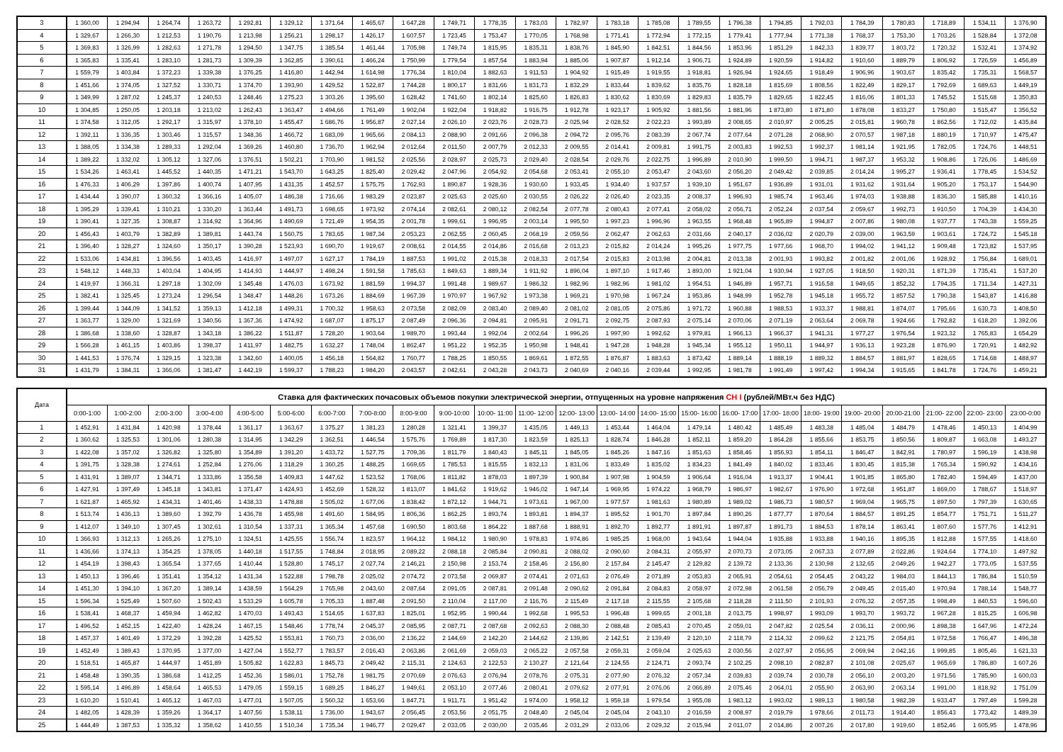| 3 | 1 360,00 | 1 294,94 | 1 264,74 | 1 263,72 | 1 292,81 | 1 329,12 | 1 371,64 | 1 465,67 | 1 647,28 | 1 749,71 | 1 778,35 | 1 783,03 | 1 782,97 | 1 783,18 | 1 785,08 | 1 789,55 | 1 796,38 | 1 794,85 | 1 792,03 | 1 784,39 | 1 780,83 | 1 718,89 | 1 534,11 | 1 376,90 |
| 4 | 1 329,67 | 1 266,30 | 1 212,53 | 1 190,76 | 1 213,98 | 1 256,21 | 1 298,17 | 1 426,17 | 1 607,57 | 1 723,45 | 1 753,47 | 1 770,05 | 1 768,98 | 1 771,41 | 1 772,94 | 1 772,15 | 1 779,41 | 1 777,94 | 1 771,38 | 1 768,37 | 1 753,30 | 1 703,26 | 1 528,84 | 1 372,08 |
| 5 | 1 369,83 | 1 326,99 | 1 282,63 | 1 271,78 | 1 294,50 | 1 347,75 | 1 385,54 | 1 461,44 | 1 705,98 | 1 749,74 | 1 815,95 | 1 835,31 | 1 838,76 | 1 845,90 | 1 842,51 | 1 844,56 | 1 853,96 | 1 851,29 | 1 842,33 | 1 839,77 | 1 803,72 | 1 720,32 | 1 532,41 | 1 374,92 |
| 6 | 1 365,83 | 1 335,41 | 1 283,10 | 1 281,73 | 1 309,39 | 1 362,85 | 1 390,61 | 1 466,24 | 1 750,99 | 1 779,54 | 1 857,54 | 1 883,94 | 1 885,06 | 1 907,87 | 1 912,14 | 1 906,71 | 1 924,89 | 1 920,59 | 1 914,82 | 1 910,60 | 1 889,79 | 1 806,92 | 1 726,59 | 1 456,89 |
| 7 | 1 559,79 | 1 403,84 | 1 372,23 | 1 339,38 | 1 376,25 | 1 416,80 | 1 442,94 | 1 614,98 | 1 776,34 | 1 810,04 | 1 882,63 | 1 911,53 | 1 904,92 | 1 915,49 | 1 919,55 | 1 918,81 | 1 926,94 | 1 924,65 | 1 918,49 | 1 906,96 | 1 903,67 | 1 835,42 | 1 735,31 | 1 568,57 |
| 8 | 1 451,66 | 1 374,05 | 1 327,52 | 1 330,71 | 1 374,70 | 1 393,90 | 1 429,52 | 1 522,87 | 1 744,28 | 1 800,17 | 1 831,66 | 1 831,73 | 1 832,29 | 1 833,44 | 1 839,62 | 1 835,76 | 1 828,18 | 1 815,69 | 1 808,56 | 1 822,49 | 1 829,17 | 1 792,69 | 1 689,63 | 1 449,19 |
| 9 | 1 349,99 | 1 287,02 | 1 245,37 | 1 240,53 | 1 248,46 | 1 275,23 | 1 303,26 | 1 395,60 | 1 628,42 | 1 741,60 | 1 802,14 | 1 825,60 | 1 826,83 | 1 830,62 | 1 830,69 | 1 829,83 | 1 835,79 | 1 829,65 | 1 822,45 | 1 816,06 | 1 801,33 | 1 745,52 | 1 515,68 | 1 350,83 |
| 10 | 1 304,85 | 1 250,05 | 1 203,18 | 1 213,02 | 1 262,43 | 1 363,47 | 1 494,66 | 1 761,49 | 1 902,04 | 1 922,04 | 1 918,82 | 1 916,75 | 1 912,78 | 1 923,17 | 1 905,92 | 1 881,56 | 1 881,96 | 1 873,80 | 1 871,80 | 1 878,08 | 1 833,27 | 1 750,80 | 1 515,47 | 1 356,52 |
| 11 | 1 374,58 | 1 312,05 | 1 292,17 | 1 315,97 | 1 378,10 | 1 455,47 | 1 686,76 | 1 956,87 | 2 027,14 | 2 026,10 | 2 023,76 | 2 028,73 | 2 025,94 | 2 028,52 | 2 022,23 | 1 993,89 | 2 008,65 | 2 010,97 | 2 005,25 | 2 015,81 | 1 960,78 | 1 862,56 | 1 712,02 | 1 435,84 |
| 12 | 1 392,11 | 1 336,35 | 1 303,46 | 1 315,57 | 1 348,36 | 1 466,72 | 1 683,09 | 1 965,66 | 2 084,13 | 2 088,90 | 2 091,66 | 2 096,38 | 2 094,72 | 2 095,76 | 2 083,39 | 2 067,74 | 2 077,64 | 2 071,28 | 2 068,90 | 2 070,57 | 1 987,18 | 1 880,19 | 1 710,97 | 1 475,47 |
| 13 | 1 388,05 | 1 334,38 | 1 289,33 | 1 292,04 | 1 369,26 | 1 460,80 | 1 736,70 | 1 962,94 | 2 012,64 | 2 011,50 | 2 007,79 | 2 012,33 | 2 009,55 | 2 014,41 | 2 009,81 | 1 991,75 | 2 003,83 | 1 992,53 | 1 992,37 | 1 981,14 | 1 921,95 | 1 782,05 | 1 724,76 | 1 448,51 |
| 14 | 1 389,22 | 1 332,02 | 1 305,12 | 1 327,06 | 1 376,51 | 1 502,21 | 1 703,90 | 1 981,52 | 2 025,56 | 2 028,97 | 2 025,73 | 2 029,40 | 2 028,54 | 2 029,76 | 2 022,75 | 1 996,89 | 2 010,90 | 1 999,50 | 1 994,71 | 1 987,37 | 1 953,32 | 1 908,86 | 1 726,06 | 1 486,69 |
| 15 | 1 534,26 | 1 463,41 | 1 445,52 | 1 440,35 | 1 471,21 | 1 543,70 | 1 643,25 | 1 825,40 | 2 029,42 | 2 047,96 | 2 054,92 | 2 054,68 | 2 053,41 | 2 055,10 | 2 053,47 | 2 043,60 | 2 056,20 | 2 049,42 | 2 039,85 | 2 014,24 | 1 995,27 | 1 936,41 | 1 778,45 | 1 534,52 |
| 16 | 1 476,33 | 1 406,29 | 1 397,86 | 1 400,74 | 1 407,95 | 1 431,35 | 1 452,57 | 1 575,75 | 1 762,93 | 1 890,87 | 1 928,36 | 1 930,60 | 1 933,45 | 1 934,40 | 1 937,57 | 1 939,10 | 1 951,67 | 1 936,89 | 1 931,01 | 1 931,62 | 1 931,64 | 1 905,20 | 1 753,17 | 1 544,90 |
| 17 | 1 434,44 | 1 390,07 | 1 360,32 | 1 366,16 | 1 405,07 | 1 486,38 | 1 716,66 | 1 983,29 | 2 023,87 | 2 025,63 | 2 025,60 | 2 030,55 | 2 026,22 | 2 026,40 | 2 023,35 | 2 008,37 | 1 996,93 | 1 985,74 | 1 963,46 | 1 974,03 | 1 938,88 | 1 836,30 | 1 585,88 | 1 410,16 |
| 18 | 1 395,29 | 1 339,41 | 1 310,21 | 1 330,20 | 1 363,44 | 1 491,73 | 1 698,65 | 1 973,92 | 2 074,14 | 2 082,61 | 2 080,12 | 2 082,54 | 2 077,78 | 2 080,43 | 2 077,41 | 2 058,02 | 2 056,71 | 2 052,24 | 2 037,54 | 2 059,67 | 1 992,73 | 1 910,50 | 1 704,39 | 1 434,30 |
| 19 | 1 390,41 | 1 327,35 | 1 308,87 | 1 314,92 | 1 364,96 | 1 490,69 | 1 721,49 | 1 954,35 | 2 001,78 | 1 999,61 | 1 996,95 | 2 003,14 | 1 995,50 | 1 997,23 | 1 996,96 | 1 963,55 | 1 968,48 | 1 965,89 | 1 994,87 | 2 007,86 | 1 980,08 | 1 937,77 | 1 743,38 | 1 559,25 |
| 20 | 1 456,43 | 1 403,79 | 1 382,89 | 1 389,81 | 1 443,74 | 1 560,75 | 1 783,65 | 1 987,34 | 2 053,23 | 2 062,55 | 2 060,45 | 2 068,19 | 2 059,56 | 2 062,47 | 2 062,63 | 2 031,66 | 2 040,17 | 2 036,02 | 2 020,79 | 2 039,00 | 1 963,59 | 1 903,61 | 1 724,72 | 1 545,18 |
| 21 | 1 396,40 | 1 328,27 | 1 324,60 | 1 350,17 | 1 390,28 | 1 523,93 | 1 690,70 | 1 919,67 | 2 008,61 | 2 014,55 | 2 014,86 | 2 016,68 | 2 013,23 | 2 015,82 | 2 014,24 | 1 995,26 | 1 977,75 | 1 977,66 | 1 968,70 | 1 994,02 | 1 941,12 | 1 909,48 | 1 723,82 | 1 537,95 |
| 22 | 1 533,06 | 1 434,81 | 1 396,56 | 1 403,45 | 1 416,97 | 1 497,07 | 1 627,17 | 1 784,19 | 1 887,53 | 1 991,02 | 2 015,38 | 2 018,33 | 2 017,54 | 2 015,83 | 2 013,98 | 2 004,81 | 2 013,38 | 2 001,93 | 1 993,82 | 2 001,82 | 2 001,06 | 1 928,92 | 1 756,84 | 1 689,01 |
| 23 | 1 548,12 | 1 448,33 | 1 403,04 | 1 404,95 | 1 414,93 | 1 444,97 | 1 498,24 | 1 591,58 | 1 785,63 | 1 849,63 | 1 889,34 | 1 911,92 | 1 896,04 | 1 897,10 | 1 917,46 | 1 893,00 | 1 921,04 | 1 930,94 | 1 927,05 | 1 918,50 | 1 920,31 | 1 871,39 | 1 735,41 | 1 537,20 |
| 24 | 1 419,97 | 1 366,31 | 1 297,18 | 1 302,09 | 1 345,48 | 1 476,03 | 1 673,92 | 1 881,59 | 1 994,37 | 1 991,48 | 1 989,67 | 1 986,32 | 1 982,96 | 1 982,96 | 1 981,02 | 1 954,51 | 1 946,89 | 1 957,71 | 1 916,58 | 1 949,65 | 1 852,32 | 1 794,35 | 1 711,34 | 1 427,31 |
| 25 | 1 382,41 | 1 325,45 | 1 273,24 | 1 296,54 | 1 348,47 | 1 448,26 | 1 673,26 | 1 884,69 | 1 967,39 | 1 970,97 | 1 967,92 | 1 973,38 | 1 969,21 | 1 970,98 | 1 967,24 | 1 953,86 | 1 948,99 | 1 952,78 | 1 945,18 | 1 955,72 | 1 857,52 | 1 790,38 | 1 543,87 | 1 416,88 |
| 26 | 1 399,44 | 1 344,09 | 1 341,52 | 1 359,13 | 1 412,18 | 1 499,31 | 1 700,32 | 1 958,63 | 2 073,58 | 2 082,09 | 2 083,40 | 2 089,40 | 2 081,02 | 2 081,05 | 2 075,86 | 1 971,72 | 1 960,88 | 1 988,53 | 1 933,37 | 1 988,81 | 1 874,07 | 1 795,66 | 1 630,73 | 1 408,50 |
| 27 | 1 363,77 | 1 329,00 | 1 321,69 | 1 340,56 | 1 367,36 | 1 474,92 | 1 687,07 | 1 875,17 | 2 087,49 | 2 096,36 | 2 094,81 | 2 095,91 | 2 091,71 | 2 092,75 | 2 087,93 | 2 075,14 | 2 070,06 | 2 071,19 | 2 063,64 | 2 069,78 | 1 924,66 | 1 792,82 | 1 618,20 | 1 392,06 |
| 28 | 1 386,68 | 1 338,60 | 1 328,87 | 1 343,18 | 1 386,22 | 1 511,87 | 1 728,20 | 1 903,64 | 1 989,70 | 1 993,44 | 1 992,04 | 2 002,64 | 1 996,26 | 1 997,90 | 1 992,62 | 1 979,81 | 1 966,13 | 1 966,37 | 1 941,31 | 1 977,27 | 1 976,54 | 1 923,32 | 1 765,83 | 1 654,29 |
| 29 | 1 566,28 | 1 461,15 | 1 403,86 | 1 398,37 | 1 411,97 | 1 482,75 | 1 632,27 | 1 748,04 | 1 862,47 | 1 951,22 | 1 952,35 | 1 950,98 | 1 948,41 | 1 947,28 | 1 948,28 | 1 945,34 | 1 955,12 | 1 950,11 | 1 944,97 | 1 936,13 | 1 923,28 | 1 876,90 | 1 720,91 | 1 482,92 |
| 30 | 1 441,53 | 1 376,74 | 1 329,15 | 1 323,38 | 1 342,60 | 1 400,05 | 1 456,18 | 1 564,82 | 1 760,77 | 1 788,25 | 1 850,55 | 1 869,61 | 1 872,55 | 1 876,87 | 1 883,63 | 1 873,42 | 1 889,14 | 1 888,19 | 1 889,32 | 1 884,57 | 1 881,97 | 1 828,65 | 1 714,68 | 1 488,97 |
| 31 | 1 431,79 | 1 384,31 | 1 366,06 | 1 381,47 | 1 442,19 | 1 599,37 | 1 788,23 | 1 984,20 | 2 043,57 | 2 042,61 | 2 043,28 | 2 043,73 | 2 040,69 | 2 040,16 | 2 039,44 | 1 992,95 | 1 981,78 | 1 991,49 | 1 997,42 | 1 994,34 | 1 915,65 | 1 841,78 | 1 724,76 | 1 459,21 |
| Дата | Ставка для фактических почасовых объемов покупки электрической энергии, отпущенных на уровне напряжения СН I (рублей/МВт.ч без НДС) | | | | | | | | | | | | | | | | | | | | | | | |
| --- | --- | --- | --- | --- | --- | --- | --- | --- | --- | --- | --- | --- | --- | --- | --- | --- | --- | --- | --- | --- | --- | --- | --- | --- |
| | 0:00-1:00 | 1:00-2:00 | 2:00-3:00 | 3:00-4:00 | 4:00-5:00 | 5:00-6:00 | 6:00-7:00 | 7:00-8:00 | 8:00-9:00 | 9:00-10:00 | 10:00- 11:00 | 11:00- 12:00 | 12:00- 13:00 | 13:00- 14:00 | 14:00- 15:00 | 15:00- 16:00 | 16:00- 17:00 | 17:00- 18:00 | 18:00- 19:00 | 19:00- 20:00 | 20:00-21:00 | 21:00- 22:00 | 22:00- 23:00 | 23:00-0:00 |
| 1 | 1 452,91 | 1 431,84 | 1 420,98 | 1 378,44 | 1 361,17 | 1 363,67 | 1 375,27 | 1 381,23 | 1 280,28 | 1 321,41 | 1 399,37 | 1 435,05 | 1 449,13 | 1 453,44 | 1 464,04 | 1 479,14 | 1 480,42 | 1 485,49 | 1 483,38 | 1 485,04 | 1 484,79 | 1 478,46 | 1 450,13 | 1 404,99 |
| 2 | 1 360,62 | 1 325,53 | 1 301,06 | 1 280,38 | 1 314,95 | 1 342,29 | 1 362,51 | 1 446,54 | 1 575,76 | 1 769,89 | 1 817,30 | 1 823,59 | 1 825,13 | 1 828,74 | 1 846,28 | 1 852,11 | 1 859,20 | 1 864,28 | 1 855,66 | 1 853,75 | 1 850,56 | 1 809,87 | 1 663,08 | 1 493,27 |
| 3 | 1 422,08 | 1 357,02 | 1 326,82 | 1 325,80 | 1 354,89 | 1 391,20 | 1 433,72 | 1 527,75 | 1 709,36 | 1 811,79 | 1 840,43 | 1 845,11 | 1 845,05 | 1 845,26 | 1 847,16 | 1 851,63 | 1 858,46 | 1 856,93 | 1 854,11 | 1 846,47 | 1 842,91 | 1 780,97 | 1 596,19 | 1 438,98 |
| 4 | 1 391,75 | 1 328,38 | 1 274,61 | 1 252,84 | 1 276,06 | 1 318,29 | 1 360,25 | 1 488,25 | 1 669,65 | 1 785,53 | 1 815,55 | 1 832,13 | 1 831,06 | 1 833,49 | 1 835,02 | 1 834,23 | 1 841,49 | 1 840,02 | 1 833,46 | 1 830,45 | 1 815,38 | 1 765,34 | 1 590,92 | 1 434,16 |
| 5 | 1 431,91 | 1 389,07 | 1 344,71 | 1 333,86 | 1 356,58 | 1 409,83 | 1 447,62 | 1 523,52 | 1 768,06 | 1 811,82 | 1 878,03 | 1 897,39 | 1 900,84 | 1 907,98 | 1 904,59 | 1 906,64 | 1 916,04 | 1 913,37 | 1 904,41 | 1 901,85 | 1 865,80 | 1 782,40 | 1 594,49 | 1 437,00 |
| 6 | 1 427,91 | 1 397,49 | 1 345,18 | 1 343,81 | 1 371,47 | 1 424,93 | 1 452,69 | 1 528,32 | 1 813,07 | 1 841,62 | 1 919,62 | 1 946,02 | 1 947,14 | 1 969,95 | 1 974,22 | 1 968,79 | 1 986,97 | 1 982,67 | 1 976,90 | 1 972,68 | 1 951,87 | 1 869,00 | 1 788,67 | 1 518,97 |
| 7 | 1 621,87 | 1 465,92 | 1 434,31 | 1 401,46 | 1 438,33 | 1 478,88 | 1 505,02 | 1 677,06 | 1 838,42 | 1 872,12 | 1 944,71 | 1 973,61 | 1 967,00 | 1 977,57 | 1 981,63 | 1 980,89 | 1 989,02 | 1 986,73 | 1 980,57 | 1 969,04 | 1 965,75 | 1 897,50 | 1 797,39 | 1 630,65 |
| 8 | 1 513,74 | 1 436,13 | 1 389,60 | 1 392,79 | 1 436,78 | 1 455,98 | 1 491,60 | 1 584,95 | 1 806,36 | 1 862,25 | 1 893,74 | 1 893,81 | 1 894,37 | 1 895,52 | 1 901,70 | 1 897,84 | 1 890,26 | 1 877,77 | 1 870,64 | 1 884,57 | 1 891,25 | 1 854,77 | 1 751,71 | 1 511,27 |
| 9 | 1 412,07 | 1 349,10 | 1 307,45 | 1 302,61 | 1 310,54 | 1 337,31 | 1 365,34 | 1 457,68 | 1 690,50 | 1 803,68 | 1 864,22 | 1 887,68 | 1 888,91 | 1 892,70 | 1 892,77 | 1 891,91 | 1 897,87 | 1 891,73 | 1 884,53 | 1 878,14 | 1 863,41 | 1 807,60 | 1 577,76 | 1 412,91 |
| 10 | 1 366,93 | 1 312,13 | 1 265,26 | 1 275,10 | 1 324,51 | 1 425,55 | 1 556,74 | 1 823,57 | 1 964,12 | 1 984,12 | 1 980,90 | 1 978,83 | 1 974,86 | 1 985,25 | 1 968,00 | 1 943,64 | 1 944,04 | 1 935,88 | 1 933,88 | 1 940,16 | 1 895,35 | 1 812,88 | 1 577,55 | 1 418,60 |
| 11 | 1 436,66 | 1 374,13 | 1 354,25 | 1 378,05 | 1 440,18 | 1 517,55 | 1 748,84 | 2 018,95 | 2 089,22 | 2 088,18 | 2 085,84 | 2 090,81 | 2 088,02 | 2 090,60 | 2 084,31 | 2 055,97 | 2 070,73 | 2 073,05 | 2 067,33 | 2 077,89 | 2 022,86 | 1 924,64 | 1 774,10 | 1 497,92 |
| 12 | 1 454,19 | 1 398,43 | 1 365,54 | 1 377,65 | 1 410,44 | 1 528,80 | 1 745,17 | 2 027,74 | 2 146,21 | 2 150,98 | 2 153,74 | 2 158,46 | 2 156,80 | 2 157,84 | 2 145,47 | 2 129,82 | 2 139,72 | 2 133,36 | 2 130,98 | 2 132,65 | 2 049,26 | 1 942,27 | 1 773,05 | 1 537,55 |
| 13 | 1 450,13 | 1 396,46 | 1 351,41 | 1 354,12 | 1 431,34 | 1 522,88 | 1 798,78 | 2 025,02 | 2 074,72 | 2 073,58 | 2 069,87 | 2 074,41 | 2 071,63 | 2 076,49 | 2 071,89 | 2 053,83 | 2 065,91 | 2 054,61 | 2 054,45 | 2 043,22 | 1 984,03 | 1 844,13 | 1 786,84 | 1 510,59 |
| 14 | 1 451,30 | 1 394,10 | 1 367,20 | 1 389,14 | 1 438,59 | 1 564,29 | 1 765,98 | 2 043,60 | 2 087,64 | 2 091,05 | 2 087,81 | 2 091,48 | 2 090,62 | 2 091,84 | 2 084,83 | 2 058,97 | 2 072,98 | 2 061,58 | 2 056,79 | 2 049,45 | 2 015,40 | 1 970,94 | 1 788,14 | 1 548,77 |
| 15 | 1 596,34 | 1 525,49 | 1 507,60 | 1 502,43 | 1 533,29 | 1 605,78 | 1 705,33 | 1 887,48 | 2 091,50 | 2 110,04 | 2 117,00 | 2 116,76 | 2 115,49 | 2 117,18 | 2 115,55 | 2 105,68 | 2 118,28 | 2 111,50 | 2 101,93 | 2 076,32 | 2 057,35 | 1 998,49 | 1 840,53 | 1 596,60 |
| 16 | 1 538,41 | 1 468,37 | 1 459,94 | 1 462,82 | 1 470,03 | 1 493,43 | 1 514,65 | 1 637,83 | 1 825,01 | 1 952,95 | 1 990,44 | 1 992,68 | 1 995,53 | 1 996,48 | 1 999,65 | 2 001,18 | 2 013,75 | 1 998,97 | 1 993,09 | 1 993,70 | 1 993,72 | 1 967,28 | 1 815,25 | 1 606,98 |
| 17 | 1 496,52 | 1 452,15 | 1 422,40 | 1 428,24 | 1 467,15 | 1 548,46 | 1 778,74 | 2 045,37 | 2 085,95 | 2 087,71 | 2 087,68 | 2 092,63 | 2 088,30 | 2 088,48 | 2 085,43 | 2 070,45 | 2 059,01 | 2 047,82 | 2 025,54 | 2 036,11 | 2 000,96 | 1 898,38 | 1 647,96 | 1 472,24 |
| 18 | 1 457,37 | 1 401,49 | 1 372,29 | 1 392,28 | 1 425,52 | 1 553,81 | 1 760,73 | 2 036,00 | 2 136,22 | 2 144,69 | 2 142,20 | 2 144,62 | 2 139,86 | 2 142,51 | 2 139,49 | 2 120,10 | 2 118,79 | 2 114,32 | 2 099,62 | 2 121,75 | 2 054,81 | 1 972,58 | 1 766,47 | 1 496,38 |
| 19 | 1 452,49 | 1 389,43 | 1 370,95 | 1 377,00 | 1 427,04 | 1 552,77 | 1 783,57 | 2 016,43 | 2 063,86 | 2 061,69 | 2 059,03 | 2 065,22 | 2 057,58 | 2 059,31 | 2 059,04 | 2 025,63 | 2 030,56 | 2 027,97 | 2 056,95 | 2 069,94 | 2 042,16 | 1 999,85 | 1 805,46 | 1 621,33 |
| 20 | 1 518,51 | 1 465,87 | 1 444,97 | 1 451,89 | 1 505,82 | 1 622,83 | 1 845,73 | 2 049,42 | 2 115,31 | 2 124,63 | 2 122,53 | 2 130,27 | 2 121,64 | 2 124,55 | 2 124,71 | 2 093,74 | 2 102,25 | 2 098,10 | 2 082,87 | 2 101,08 | 2 025,67 | 1 965,69 | 1 786,80 | 1 607,26 |
| 21 | 1 458,48 | 1 390,35 | 1 386,68 | 1 412,25 | 1 452,36 | 1 586,01 | 1 752,78 | 1 981,75 | 2 070,69 | 2 076,63 | 2 076,94 | 2 078,76 | 2 075,31 | 2 077,90 | 2 076,32 | 2 057,34 | 2 039,83 | 2 039,74 | 2 030,78 | 2 056,10 | 2 003,20 | 1 971,56 | 1 785,90 | 1 600,03 |
| 22 | 1 595,14 | 1 496,89 | 1 458,64 | 1 465,53 | 1 479,05 | 1 559,15 | 1 689,25 | 1 846,27 | 1 949,61 | 2 053,10 | 2 077,46 | 2 080,41 | 2 079,62 | 2 077,91 | 2 076,06 | 2 066,89 | 2 075,46 | 2 064,01 | 2 055,90 | 2 063,90 | 2 063,14 | 1 991,00 | 1 818,92 | 1 751,09 |
| 23 | 1 610,20 | 1 510,41 | 1 465,12 | 1 467,03 | 1 477,01 | 1 507,05 | 1 560,32 | 1 653,66 | 1 847,71 | 1 911,71 | 1 951,42 | 1 974,00 | 1 958,12 | 1 959,18 | 1 979,54 | 1 955,08 | 1 983,12 | 1 993,02 | 1 989,13 | 1 980,58 | 1 982,39 | 1 933,47 | 1 797,49 | 1 599,28 |
| 24 | 1 482,05 | 1 428,39 | 1 359,26 | 1 364,17 | 1 407,56 | 1 538,11 | 1 736,00 | 1 943,67 | 2 056,45 | 2 053,56 | 2 051,75 | 2 048,40 | 2 045,04 | 2 045,04 | 2 043,10 | 2 016,59 | 2 008,97 | 2 019,79 | 1 978,66 | 2 011,73 | 1 914,40 | 1 856,43 | 1 773,42 | 1 489,39 |
| 25 | 1 444,49 | 1 387,53 | 1 335,32 | 1 358,62 | 1 410,55 | 1 510,34 | 1 735,34 | 1 946,77 | 2 029,47 | 2 033,05 | 2 030,00 | 2 035,46 | 2 031,29 | 2 033,06 | 2 029,32 | 2 015,94 | 2 011,07 | 2 014,86 | 2 007,26 | 2 017,80 | 1 919,60 | 1 852,46 | 1 605,95 | 1 478,96 |